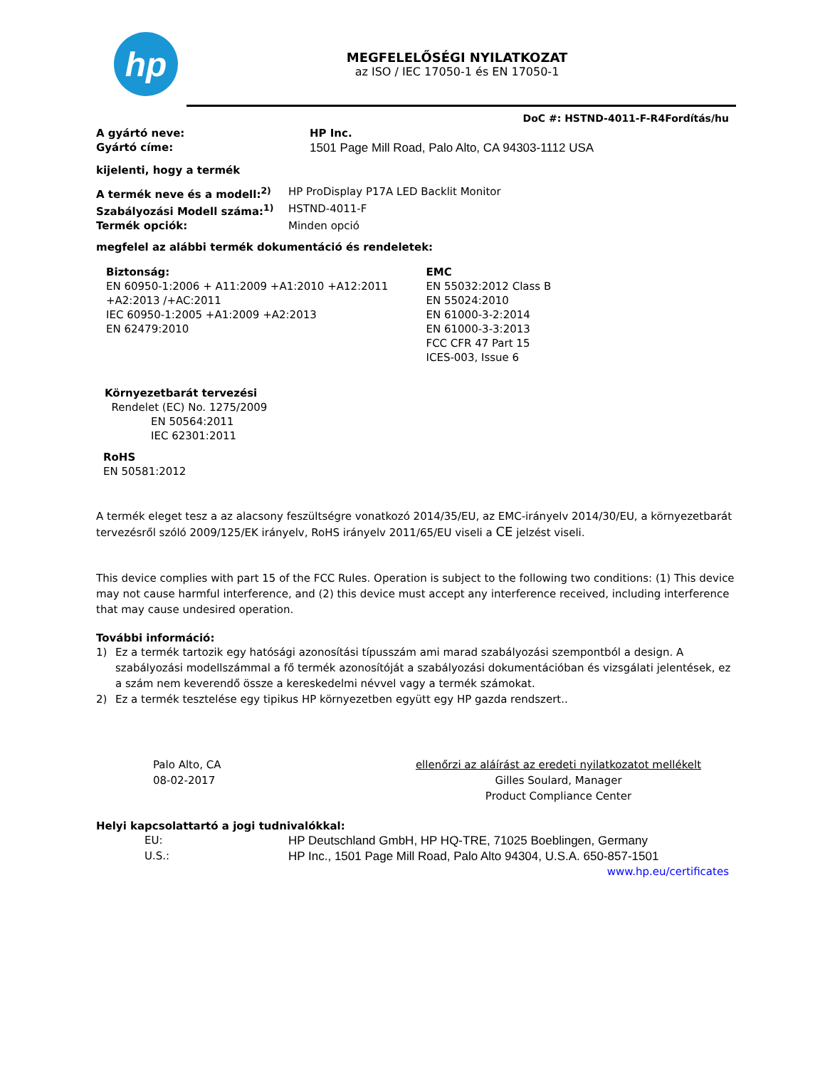hp
MEGFELELŐSÉGI NYILATKOZAT
az ISO / IEC 17050-1 és EN 17050-1
DoC #: HSTND-4011-F-R4Fordítás/hu
A gyártó neve: HP Inc.
Gyártó címe: 1501 Page Mill Road, Palo Alto, CA 94303-1112 USA
kijelenti, hogy a termék
A termék neve és a modell:<sup>2)</sup> HP ProDisplay P17A LED Backlit Monitor
Szabályozási Modell száma:<sup>1)</sup> HSTND-4011-F
Termék opciók: Minden opció
megfelel az alábbi termék dokumentáció és rendeletek:
Biztonság:
EN 60950-1:2006 + A11:2009 +A1:2010 +A12:2011
+A2:2013 /+AC:2011
IEC 60950-1:2005 +A1:2009 +A2:2013
EN 62479:2010
EMC
EN 55032:2012 Class B
EN 55024:2010
EN 61000-3-2:2014
EN 61000-3-3:2013
FCC CFR 47 Part 15
ICES-003, Issue 6
Környezetbarát tervezési
Rendelet (EC) No. 1275/2009
EN 50564:2011
IEC 62301:2011
RoHS
EN 50581:2012
A termék eleget tesz a az alacsony feszültségre vonatkozó 2014/35/EU, az EMC-irányelv 2014/30/EU, a környezetbarát tervezésről szóló 2009/125/EK irányelv, RoHS irányelv 2011/65/EU viseli a CE jelzést viseli.
This device complies with part 15 of the FCC Rules. Operation is subject to the following two conditions: (1) This device may not cause harmful interference, and (2) this device must accept any interference received, including interference that may cause undesired operation.
További információ:
1) Ez a termék tartozik egy hatósági azonosítási típusszám ami marad szabályozási szempontból a design. A szabályozási modellszámmal a fő termék azonosítóját a szabályozási dokumentációban és vizsgálati jelentések, ez a szám nem keverendő össze a kereskedelmi névvel vagy a termék számokat.
2) Ez a termék tesztelése egy tipikus HP környezetben együtt egy HP gazda rendszert..
Palo Alto, CA
08-02-2017
ellenőrzi az aláírást az eredeti nyilatkozatot mellékelt
Gilles Soulard, Manager
Product Compliance Center
Helyi kapcsolattartó a jogi tudnivalókkal:
EU: HP Deutschland GmbH, HP HQ-TRE, 71025 Boeblingen, Germany
U.S.: HP Inc., 1501 Page Mill Road, Palo Alto 94304, U.S.A. 650-857-1501
www.hp.eu/certificates